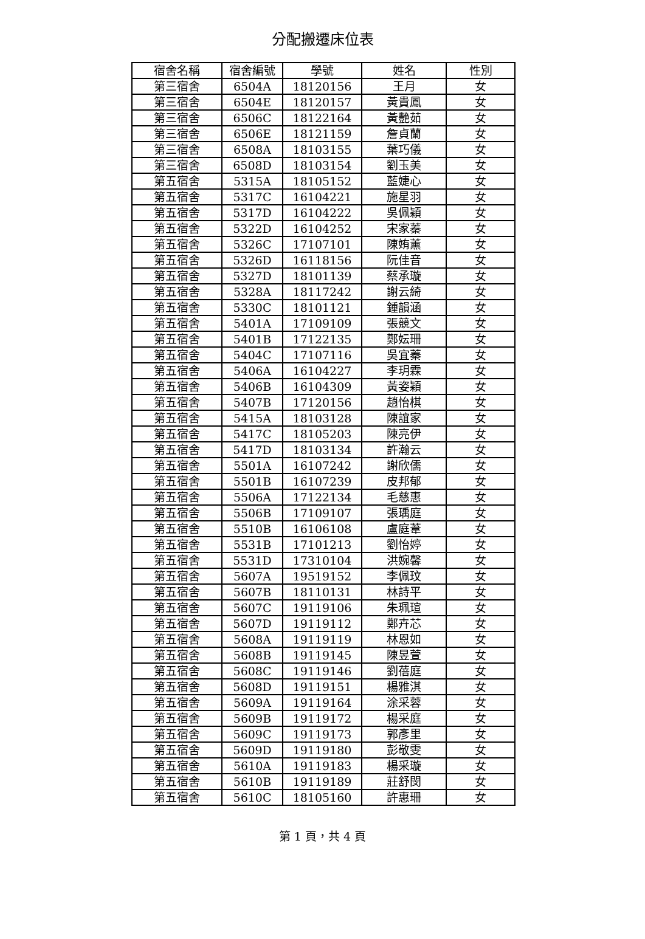分配搬遷床位表
| 宿舍名稱 | 宿舍編號 | 學號 | 姓名 | 性別 |
| --- | --- | --- | --- | --- |
| 第三宿舍 | 6504A | 18120156 | 王月 | 女 |
| 第三宿舍 | 6504E | 18120157 | 黃貴鳳 | 女 |
| 第三宿舍 | 6506C | 18122164 | 黃艷茹 | 女 |
| 第三宿舍 | 6506E | 18121159 | 詹貞蘭 | 女 |
| 第三宿舍 | 6508A | 18103155 | 葉巧儀 | 女 |
| 第三宿舍 | 6508D | 18103154 | 劉玉美 | 女 |
| 第五宿舍 | 5315A | 18105152 | 藍婕心 | 女 |
| 第五宿舍 | 5317C | 16104221 | 施星羽 | 女 |
| 第五宿舍 | 5317D | 16104222 | 吳佩穎 | 女 |
| 第五宿舍 | 5322D | 16104252 | 宋家蓁 | 女 |
| 第五宿舍 | 5326C | 17107101 | 陳姷薰 | 女 |
| 第五宿舍 | 5326D | 16118156 | 阮佳音 | 女 |
| 第五宿舍 | 5327D | 18101139 | 蔡承璇 | 女 |
| 第五宿舍 | 5328A | 18117242 | 謝云綺 | 女 |
| 第五宿舍 | 5330C | 18101121 | 鍾韻涵 | 女 |
| 第五宿舍 | 5401A | 17109109 | 張競文 | 女 |
| 第五宿舍 | 5401B | 17122135 | 鄭妘珊 | 女 |
| 第五宿舍 | 5404C | 17107116 | 吳宜蓁 | 女 |
| 第五宿舍 | 5406A | 16104227 | 李玥霖 | 女 |
| 第五宿舍 | 5406B | 16104309 | 黃姿穎 | 女 |
| 第五宿舍 | 5407B | 17120156 | 趙怡棋 | 女 |
| 第五宿舍 | 5415A | 18103128 | 陳誼家 | 女 |
| 第五宿舍 | 5417C | 18105203 | 陳亮伊 | 女 |
| 第五宿舍 | 5417D | 18103134 | 許瀚云 | 女 |
| 第五宿舍 | 5501A | 16107242 | 謝欣儒 | 女 |
| 第五宿舍 | 5501B | 16107239 | 皮邦郁 | 女 |
| 第五宿舍 | 5506A | 17122134 | 毛慈惠 | 女 |
| 第五宿舍 | 5506B | 17109107 | 張瑀庭 | 女 |
| 第五宿舍 | 5510B | 16106108 | 盧庭葦 | 女 |
| 第五宿舍 | 5531B | 17101213 | 劉怡婷 | 女 |
| 第五宿舍 | 5531D | 17310104 | 洪婉馨 | 女 |
| 第五宿舍 | 5607A | 19519152 | 李佩玟 | 女 |
| 第五宿舍 | 5607B | 18110131 | 林詩平 | 女 |
| 第五宿舍 | 5607C | 19119106 | 朱珮瑄 | 女 |
| 第五宿舍 | 5607D | 19119112 | 鄭卉芯 | 女 |
| 第五宿舍 | 5608A | 19119119 | 林恩如 | 女 |
| 第五宿舍 | 5608B | 19119145 | 陳昱萱 | 女 |
| 第五宿舍 | 5608C | 19119146 | 劉蓓庭 | 女 |
| 第五宿舍 | 5608D | 19119151 | 楊雅淇 | 女 |
| 第五宿舍 | 5609A | 19119164 | 涂采蓉 | 女 |
| 第五宿舍 | 5609B | 19119172 | 楊采庭 | 女 |
| 第五宿舍 | 5609C | 19119173 | 郭彥里 | 女 |
| 第五宿舍 | 5609D | 19119180 | 彭敬雯 | 女 |
| 第五宿舍 | 5610A | 19119183 | 楊采璇 | 女 |
| 第五宿舍 | 5610B | 19119189 | 莊舒閔 | 女 |
| 第五宿舍 | 5610C | 18105160 | 許惠珊 | 女 |
第 1 頁，共 4 頁